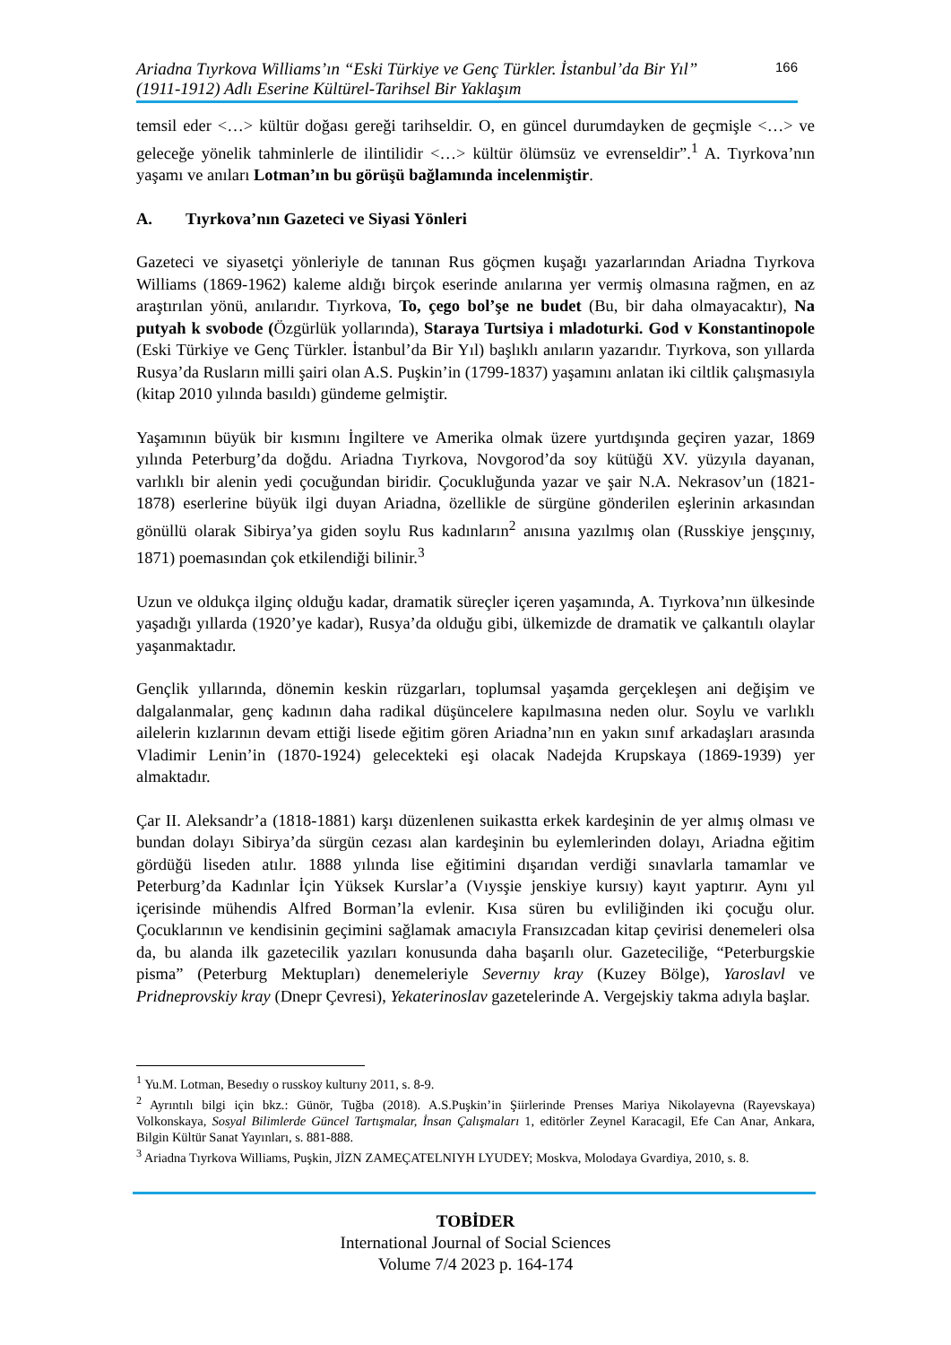Ariadna Tıyrkova Williams’ın “Eski Türkiye ve Genç Türkler. İstanbul’da Bir Yıl”
(1911-1912) Adlı Eserine Kültürel-Tarihsel Bir Yaklaşım
166
temsil eder <…> kültür doğası gereği tarihseldir. O, en güncel durumdayken de geçmişle <…> ve geleceğe yönelik tahminlerle de ilintilidir <…> kültür ölümsüz ve evrenseldir”.<sup>1</sup> A. Tıyrkova’nın yaşamı ve anıları Lotman’ın bu görüşü bağlamında incelenmiştir.
A. Tıyrkova’nın Gazeteci ve Siyasi Yönleri
Gazeteci ve siyasetçi yönleriyle de tanınan Rus göçmen kuşağı yazarlarından Ariadna Tıyrkova Williams (1869-1962) kaleme aldığı birçok eserinde anılarına yer vermiş olmasına rağmen, en az araştırılan yönü, anılarıdır. Tıyrkova, To, çego bol’şe ne budet (Bu, bir daha olmayacaktır), Na putyah k svobode (Özgürlük yollarında), Staraya Turtsiya i mladoturki. God v Konstantinopole (Eski Türkiye ve Genç Türkler. İstanbul’da Bir Yıl) başlıklı anıların yazarıdır. Tıyrkova, son yıllarda Rusya’da Rusların milli şairi olan A.S. Puşkin’in (1799-1837) yaşamını anlatan iki ciltlik çalışmasıyla (kitap 2010 yılında basıldı) gündeme gelmiştir.
Yaşamının büyük bir kısmını İngiltere ve Amerika olmak üzere yurtdışında geçiren yazar, 1869 yılında Peterburg’da doğdu. Ariadna Tıyrkova, Novgorod’da soy kütüğü XV. yüzyıla dayanan, varlıklı bir alenin yedi çocuğundan biridir. Çocukluğunda yazar ve şair N.A. Nekrasov’un (1821-1878) eserlerine büyük ilgi duyan Ariadna, özellikle de sürgüne gönderilen eşlerinin arkasından gönüllü olarak Sibirya’ya giden soylu Rus kadınların<sup>2</sup> anısına yazılmış olan (Russkiye jenşçınıy, 1871) poemasından çok etkilendiği bilinir.<sup>3</sup>
Uzun ve oldukça ilginç olduğu kadar, dramatik süreçler içeren yaşamında, A. Tıyrkova’nın ülkesinde yaşadığı yıllarda (1920’ye kadar), Rusya’da olduğu gibi, ülkemizde de dramatik ve çalkantılı olaylar yaşanmaktadır.
Gençlik yıllarında, dönemin keskin rüzgarları, toplumsal yaşamda gerçekleşen ani değişim ve dalgalanmalar, genç kadının daha radikal düşüncelere kapılmasına neden olur. Soylu ve varlıklı ailelerin kızlarının devam ettiği lisede eğitim gören Ariadna’nın en yakın sınıf arkadaşları arasında Vladimir Lenin’in (1870-1924) gelecekteki eşi olacak Nadejda Krupskaya (1869-1939) yer almaktadır.
Çar II. Aleksandr’a (1818-1881) karşı düzenlenen suikastta erkek kardeşinin de yer almış olması ve bundan dolayı Sibirya’da sürgün cezası alan kardeşinin bu eylemlerinden dolayı, Ariadna eğitim gördüğü liseden atılır. 1888 yılında lise eğitimini dışarıdan verdiği sınavlarla tamamlar ve Peterburg’da Kadınlar İçin Yüksek Kurslar’a (Vıysşie jenskiye kursıy) kayıt yaptırır. Aynı yıl içerisinde mühendis Alfred Borman’la evlenir. Kısa süren bu evliliğinden iki çocuğu olur. Çocuklarının ve kendisinin geçimini sağlamak amacıyla Fransızcadan kitap çevirisi denemeleri olsa da, bu alanda ilk gazetecilik yazıları konusunda daha başarılı olur. Gazeteciliğe, “Peterburgskie pisma” (Peterburg Mektupları) denemeleriyle Severnıy kray (Kuzey Bölge), Yaroslavl ve Pridneprovskiy kray (Dnepr Çevresi), Yekaterinoslav gazetelerinde A. Vergejskiy takma adıyla başlar.
<sup>1</sup> Yu.M. Lotman, Besedıy o russkoy kulturıy 2011, s. 8-9.
<sup>2</sup> Ayrıntılı bilgi için bkz.: Günör, Tuğba (2018). A.S.Puşkin’in Şiirlerinde Prenses Mariya Nikolayevna (Rayevskaya) Volkonskaya, Sosyal Bilimlerde Güncel Tartışmalar, İnsan Çalışmaları 1, editörler Zeynel Karacagil, Efe Can Anar, Ankara, Bilgin Kültür Sanat Yayınları, s. 881-888.
<sup>3</sup> Ariadna Tıyrkova Williams, Puşkin, JİZN ZAMEÇATELNIYH LYUDEY; Moskva, Molodaya Gvardiya, 2010, s. 8.
TOBİDER
International Journal of Social Sciences
Volume 7/4 2023 p. 164-174